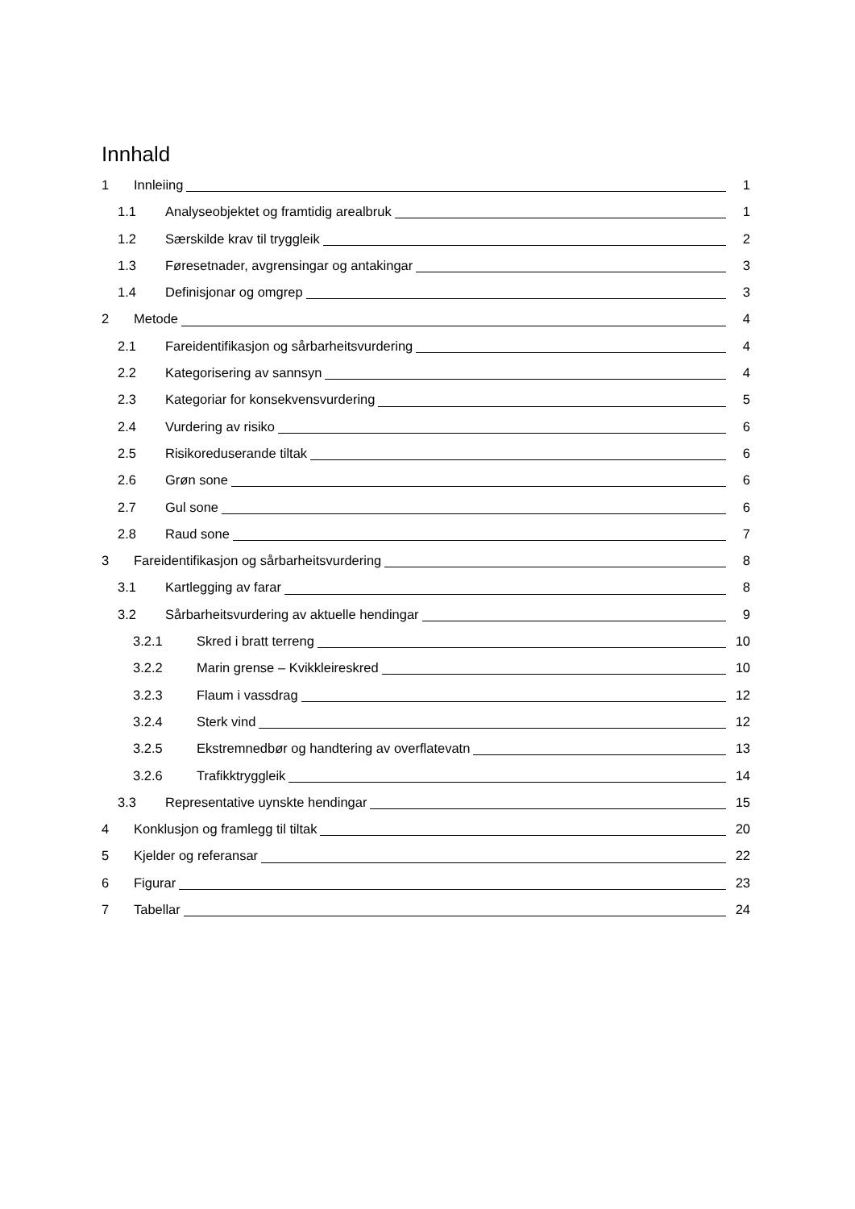Innhald
1 Innleiing 1
1.1 Analyseobjektet og framtidig arealbruk 1
1.2 Særskilde krav til tryggleik 2
1.3 Føresetnader, avgrensingar og antakingar 3
1.4 Definisjonar og omgrep 3
2 Metode 4
2.1 Fareidentifikasjon og sårbarheitsvurdering 4
2.2 Kategorisering av sannsyn 4
2.3 Kategoriar for konsekvensvurdering 5
2.4 Vurdering av risiko 6
2.5 Risikoreduserande tiltak 6
2.6 Grøn sone 6
2.7 Gul sone 6
2.8 Raud sone 7
3 Fareidentifikasjon og sårbarheitsvurdering 8
3.1 Kartlegging av farar 8
3.2 Sårbarheitsvurdering av aktuelle hendingar 9
3.2.1 Skred i bratt terreng 10
3.2.2 Marin grense – Kvikkleireskred 10
3.2.3 Flaum i vassdrag 12
3.2.4 Sterk vind 12
3.2.5 Ekstremnedbør og handtering av overflatevatn 13
3.2.6 Trafikktryggleik 14
3.3 Representative uynskte hendingar 15
4 Konklusjon og framlegg til tiltak 20
5 Kjelder og referansar 22
6 Figurar 23
7 Tabellar 24